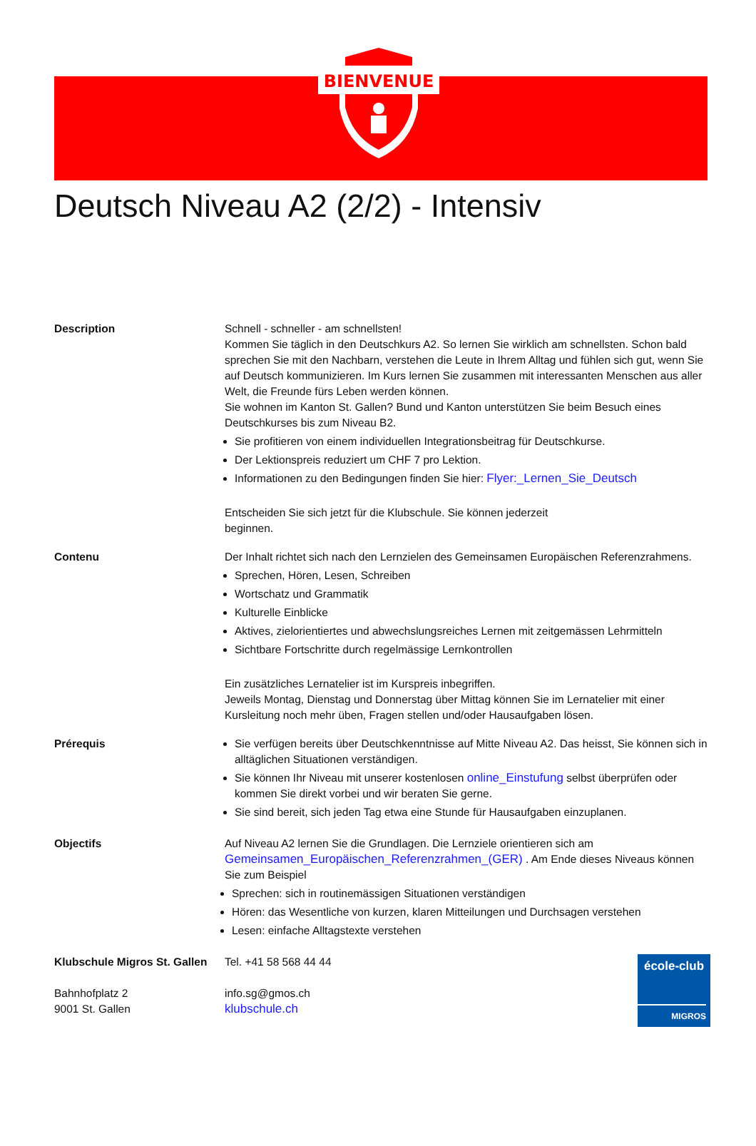BIENVENUE
Deutsch Niveau A2 (2/2) - Intensiv
Description Schnell - schneller - am schnellsten!
Kommen Sie täglich in den Deutschkurs A2. So lernen Sie wirklich am schnellsten. Schon bald sprechen Sie mit den Nachbarn, verstehen die Leute in Ihrem Alltag und fühlen sich gut, wenn Sie auf Deutsch kommunizieren. Im Kurs lernen Sie zusammen mit interessanten Menschen aus aller Welt, die Freunde fürs Leben werden können.
Sie wohnen im Kanton St. Gallen? Bund und Kanton unterstützen Sie beim Besuch eines Deutschkurses bis zum Niveau B2.
Sie profitieren von einem individuellen Integrationsbeitrag für Deutschkurse.
Der Lektionspreis reduziert um CHF 7 pro Lektion.
Informationen zu den Bedingungen finden Sie hier: Flyer:_Lernen_Sie_Deutsch
Entscheiden Sie sich jetzt für die Klubschule. Sie können jederzeit
beginnen.
Contenu Der Inhalt richtet sich nach den Lernzielen des Gemeinsamen Europäischen Referenzrahmens.
Sprechen, Hören, Lesen, Schreiben
Wortschatz und Grammatik
Kulturelle Einblicke
Aktives, zielorientiertes und abwechslungsreiches Lernen mit zeitgemässen Lehrmitteln
Sichtbare Fortschritte durch regelmässige Lernkontrollen
Ein zusätzliches Lernatelier ist im Kurspreis inbegriffen.
Jeweils Montag, Dienstag und Donnerstag über Mittag können Sie im Lernatelier mit einer Kursleitung noch mehr üben, Fragen stellen und/oder Hausaufgaben lösen.
Prérequis Sie verfügen bereits über Deutschkenntnisse auf Mitte Niveau A2. Das heisst, Sie können sich in alltäglichen Situationen verständigen.
Sie können Ihr Niveau mit unserer kostenlosen online_Einstufung selbst überprüfen oder kommen Sie direkt vorbei und wir beraten Sie gerne.
Sie sind bereit, sich jeden Tag etwa eine Stunde für Hausaufgaben einzuplanen.
Objectifs Auf Niveau A2 lernen Sie die Grundlagen. Die Lernziele orientieren sich am Gemeinsamen_Europäischen_Referenzrahmen_(GER) . Am Ende dieses Niveaus können Sie zum Beispiel
Sprechen: sich in routinemässigen Situationen verständigen
Hören: das Wesentliche von kurzen, klaren Mitteilungen und Durchsagen verstehen
Lesen: einfache Alltagstexte verstehen
Klubschule Migros St. Gallen
Bahnhofplatz 2
9001 St. Gallen
Tel. +41 58 568 44 44
info.sg@gmos.ch
klubschule.ch
école-club
MIGROS